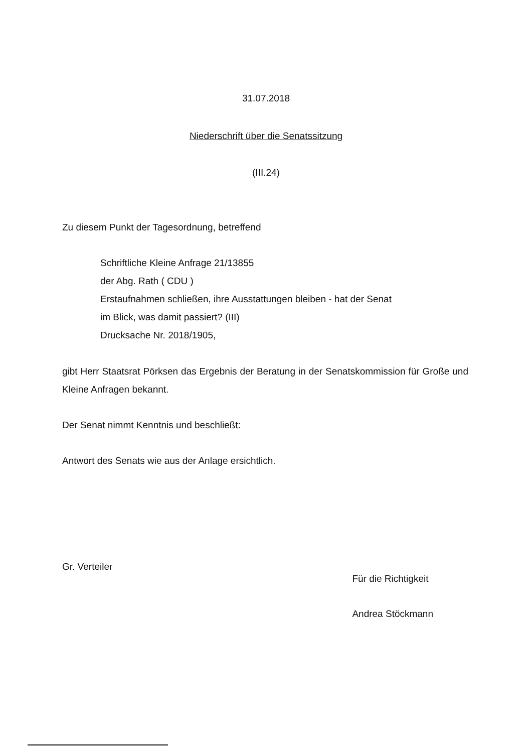31.07.2018
Niederschrift über die Senatssitzung
(III.24)
Zu diesem Punkt der Tagesordnung, betreffend
Schriftliche Kleine Anfrage 21/13855
der Abg. Rath ( CDU )
Erstaufnahmen schließen, ihre Ausstattungen bleiben - hat der Senat
im Blick, was damit passiert? (III)
Drucksache Nr. 2018/1905,
gibt Herr Staatsrat Pörksen das Ergebnis der Beratung in der Senatskommission für Große und Kleine Anfragen bekannt.
Der Senat nimmt Kenntnis und beschließt:
Antwort des Senats wie aus der Anlage ersichtlich.
Gr. Verteiler
Für die Richtigkeit
Andrea Stöckmann